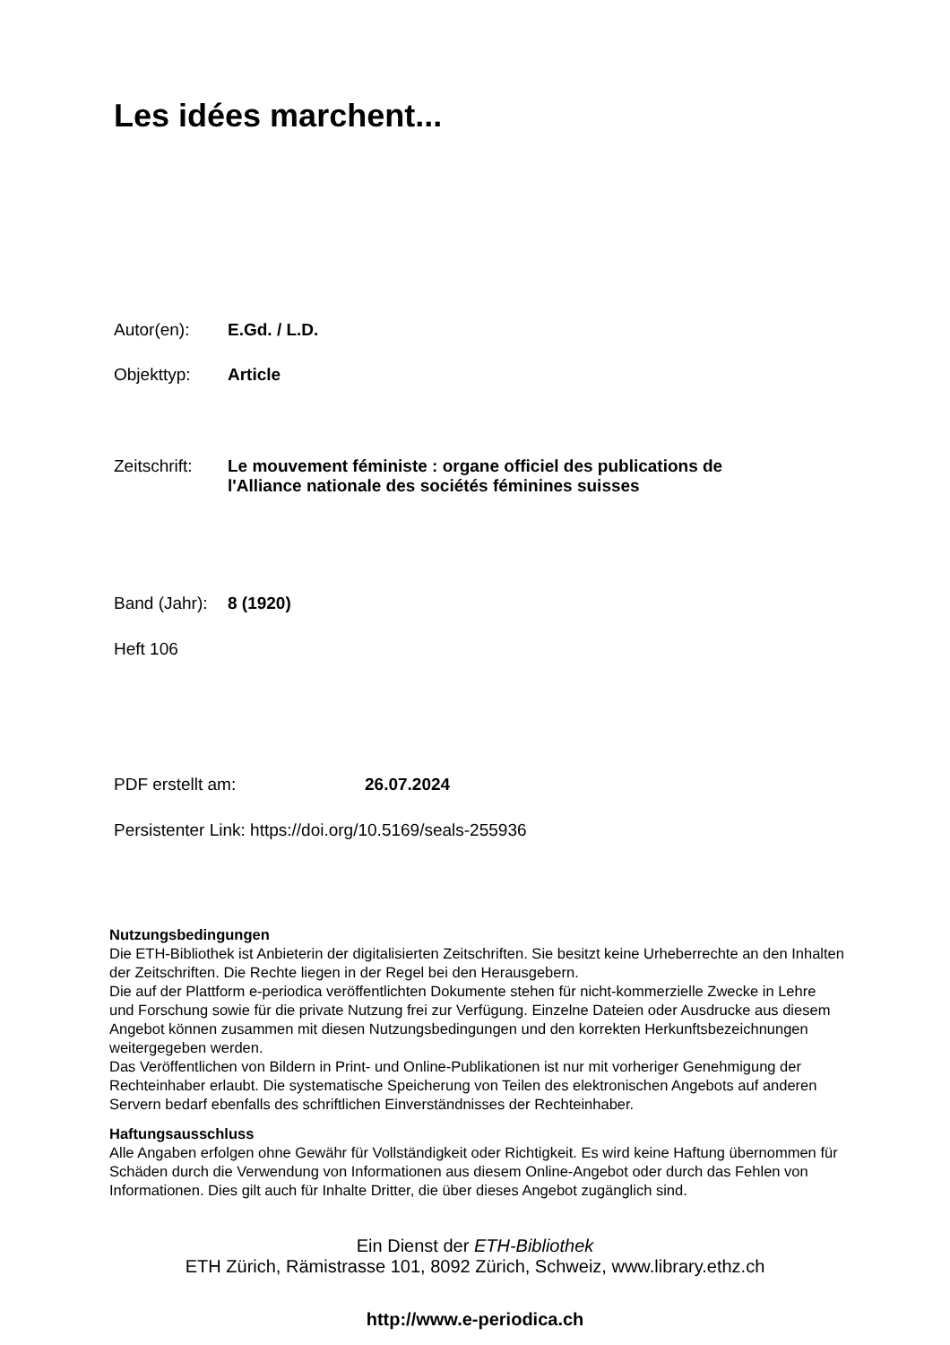Les idées marchent...
Autor(en): E.Gd. / L.D.
Objekttyp: Article
Zeitschrift: Le mouvement féministe : organe officiel des publications de
l'Alliance nationale des sociétés féminines suisses
Band (Jahr): 8 (1920)
Heft 106
PDF erstellt am: 26.07.2024
Persistenter Link: https://doi.org/10.5169/seals-255936
Nutzungsbedingungen
Die ETH-Bibliothek ist Anbieterin der digitalisierten Zeitschriften. Sie besitzt keine Urheberrechte an den Inhalten der Zeitschriften. Die Rechte liegen in der Regel bei den Herausgebern.
Die auf der Plattform e-periodica veröffentlichten Dokumente stehen für nicht-kommerzielle Zwecke in Lehre und Forschung sowie für die private Nutzung frei zur Verfügung. Einzelne Dateien oder Ausdrucke aus diesem Angebot können zusammen mit diesen Nutzungsbedingungen und den korrekten Herkunftsbezeichnungen weitergegeben werden.
Das Veröffentlichen von Bildern in Print- und Online-Publikationen ist nur mit vorheriger Genehmigung der Rechteinhaber erlaubt. Die systematische Speicherung von Teilen des elektronischen Angebots auf anderen Servern bedarf ebenfalls des schriftlichen Einverständnisses der Rechteinhaber.
Haftungsausschluss
Alle Angaben erfolgen ohne Gewähr für Vollständigkeit oder Richtigkeit. Es wird keine Haftung übernommen für Schäden durch die Verwendung von Informationen aus diesem Online-Angebot oder durch das Fehlen von Informationen. Dies gilt auch für Inhalte Dritter, die über dieses Angebot zugänglich sind.
Ein Dienst der ETH-Bibliothek
ETH Zürich, Rämistrasse 101, 8092 Zürich, Schweiz, www.library.ethz.ch
http://www.e-periodica.ch